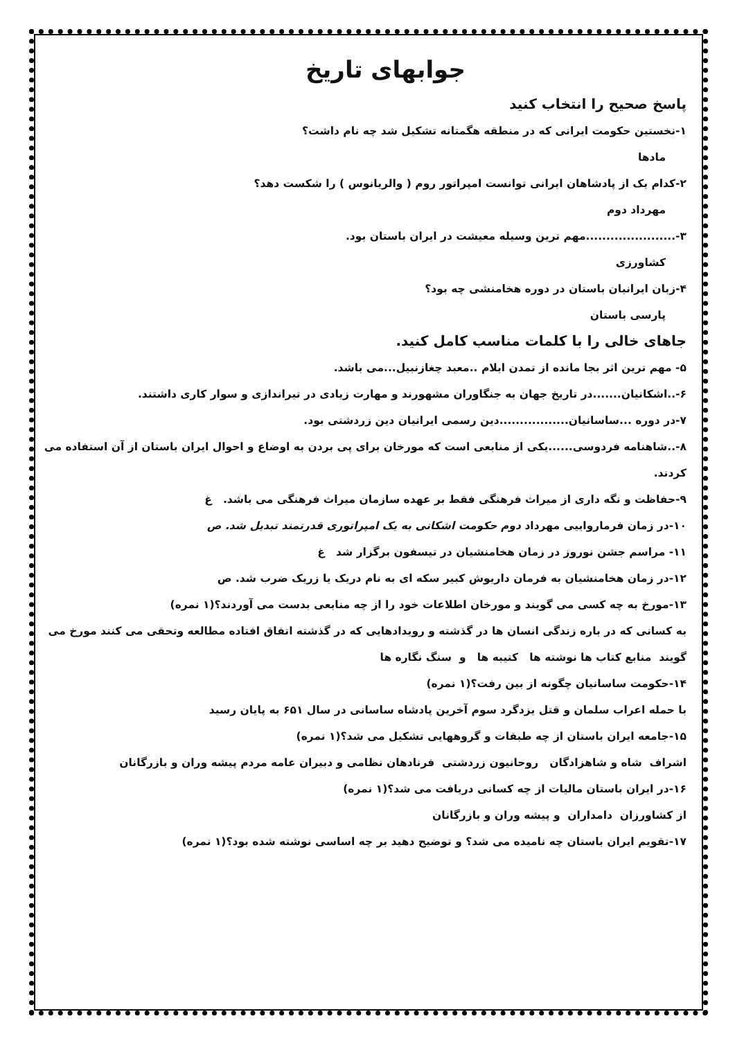جوابهای تاریخ
پاسخ صحیح را انتخاب کنید
۱-نخستین حکومت ایرانی که در منطقه هگمتانه تشکیل شد چه نام داشت؟
مادها
۲-کدام یک از پادشاهان ایرانی توانست امپراتور روم ( والریانوس ) را شکست دهد؟
مهرداد دوم
۳-......................مهم ترین وسیله معیشت در ایران باستان بود.
کشاورزی
۴-زبان ایرانیان باستان در دوره هخامنشی چه بود؟
پارسی باستان
جاهای خالی را با کلمات مناسب کامل کنید.
۵- مهم ترین اثر بجا مانده از تمدن ایلام ..معبد چغازنبیل...می باشد.
۶-..اشکانیان.......در تاریخ جهان به جنگاوران مشهورند و مهارت زیادی در تیراندازی و سوار کاری داشتند.
۷-در دوره ...ساسانیان.................دین رسمی ایرانیان دین زردشتی بود.
۸-..شاهنامه فردوسی......یکی از منابعی است که مورخان برای پی بردن به اوضاع و احوال ایران باستان از آن استفاده می کردند.
۹-حفاظت و نگه داری از میراث فرهنگی فقط بر عهده سازمان میراث فرهنگی می باشد. غ
۱۰-در زمان فرمارواییی مهرداد دوم حکومت اشکانی به یک امپراتوری قدرتمند تبدیل شد. ص
۱۱- مراسم جشن نوروز در زمان هخامنشیان در تیسفون برگزار شد غ
۱۲-در زمان هخامنشیان به فرمان داریوش کبیر سکه ای به نام دریک یا زریک ضرب شد. ص
۱۳-مورخ به چه کسی می گویند و مورخان اطلاعات خود را از چه منابعی بدست می آوردند؟(۱ نمره)
به کسانی که در باره زندگی انسان ها در گذشته و رویدادهایی که در گذشته اتفاق افتاده مطالعه وتحقی می کنند مورخ می گویند منابع کتاب ها نوشته ها کتیبه ها و سنگ نگاره ها
۱۴-حکومت ساسانیان چگونه از بین رفت؟(۱ نمره)
با حمله اعراب سلمان و قتل یزدگرد سوم آخرین پادشاه ساسانی در سال ۶۵۱ به پایان رسید
۱۵-جامعه ایران باستان از چه طبقات و گروههایی تشکیل می شد؟(۱ نمره)
اشراف شاه و شاهزادگان روحانیون زردشتی فرنادهان نظامی و دبیران عامه مردم پیشه وران و بازرگانان
۱۶-در ایران باستان مالیات از چه کسانی دریافت می شد؟(۱ نمره)
از کشاورزان دامداران و پیشه وران و بازرگانان
۱۷-تقویم ایران باستان چه نامیده می شد؟ و توضیح دهید بر چه اساسی نوشته شده بود؟(۱ نمره)